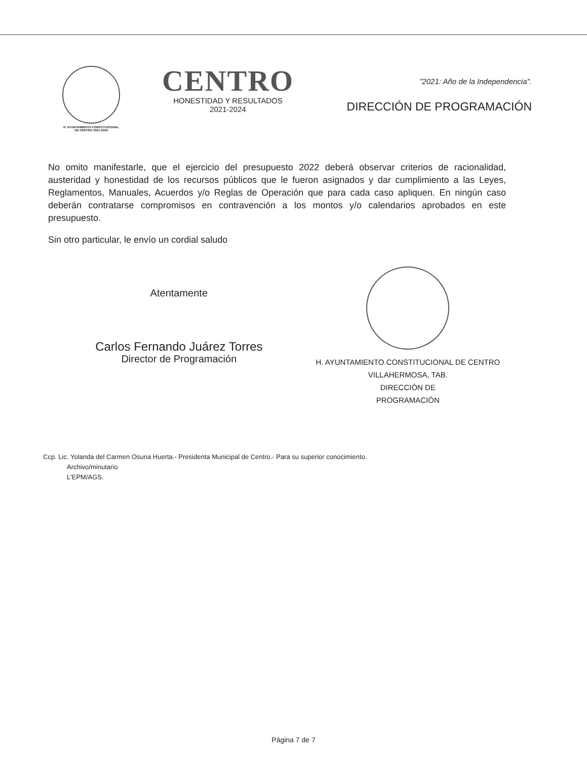H. AYUNTAMIENTO CONSTITUCIONAL
DE CENTRO 2021-2024
CENTRO
HONESTIDAD Y RESULTADOS
2021-2024
"2021: Año de la Independencia".
DIRECCIÓN DE PROGRAMACIÓN
No omito manifestarle, que el ejercicio del presupuesto 2022 deberá observar criterios de racionalidad, austeridad y honestidad de los recursos públicos que le fueron asignados y dar cumplimiento a las Leyes, Reglamentos, Manuales, Acuerdos y/o Reglas de Operación que para cada caso apliquen. En ningún caso deberán contratarse compromisos en contravención a los montos y/o calendarios aprobados en este presupuesto.
Sin otro particular, le envío un cordial saludo
Atentamente
Carlos Fernando Juárez Torres
Director de Programación
H. AYUNTAMIENTO CONSTITUCIONAL DE CENTRO VILLAHERMOSA, TAB.
DIRECCIÓN DE
PROGRAMACIÓN
Ccp. Lic. Yolanda del Carmen Osuna Huerta.- Presidenta Municipal de Centro.- Para su superior conocimiento.
Archivo/minutario
L'EPM/AGS.
Página 7 de 7